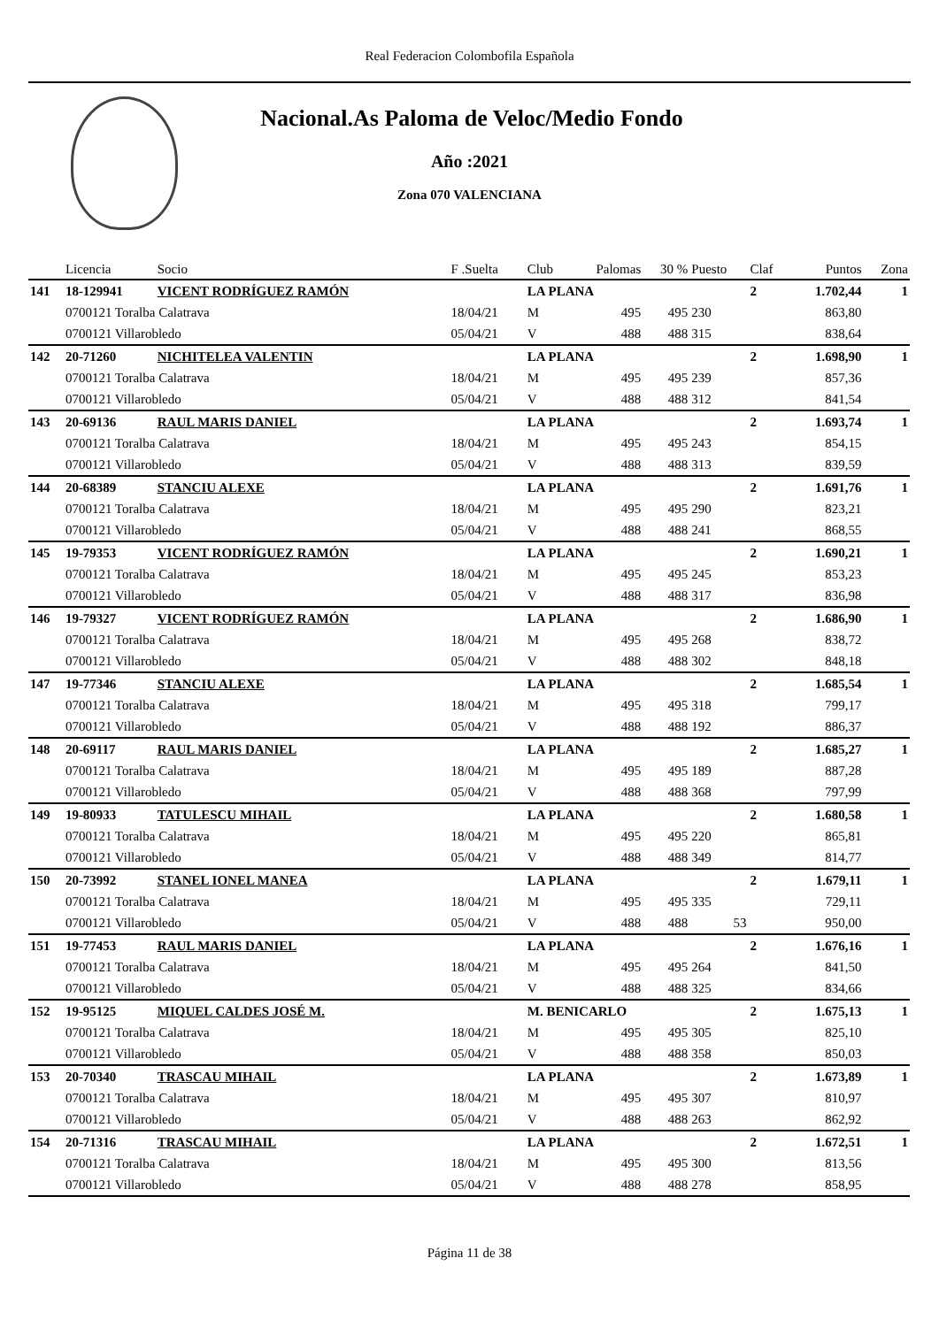Real Federacion Colombofila Española
Nacional.As Paloma de Veloc/Medio Fondo
Año :2021
Zona 070 VALENCIANA
| | Licencia | Socio | F .Suelta | Club | Palomas | 30 % | Puesto | Claf | Puntos | Zona |
| --- | --- | --- | --- | --- | --- | --- | --- | --- | --- | --- |
| 141 | 18-129941 | VICENT RODRÍGUEZ RAMÓN | | LA PLANA | | | | 2 | 1.702,44 | 1 |
| | 0700121 Toralba Calatrava | | 18/04/21 | M | 495 | 495 | 230 | | 863,80 | |
| | 0700121 Villarobledo | | 05/04/21 | V | 488 | 488 | 315 | | 838,64 | |
| 142 | 20-71260 | NICHITELEA VALENTIN | | LA PLANA | | | | 2 | 1.698,90 | 1 |
| | 0700121 Toralba Calatrava | | 18/04/21 | M | 495 | 495 | 239 | | 857,36 | |
| | 0700121 Villarobledo | | 05/04/21 | V | 488 | 488 | 312 | | 841,54 | |
| 143 | 20-69136 | RAUL MARIS DANIEL | | LA PLANA | | | | 2 | 1.693,74 | 1 |
| | 0700121 Toralba Calatrava | | 18/04/21 | M | 495 | 495 | 243 | | 854,15 | |
| | 0700121 Villarobledo | | 05/04/21 | V | 488 | 488 | 313 | | 839,59 | |
| 144 | 20-68389 | STANCIU ALEXE | | LA PLANA | | | | 2 | 1.691,76 | 1 |
| | 0700121 Toralba Calatrava | | 18/04/21 | M | 495 | 495 | 290 | | 823,21 | |
| | 0700121 Villarobledo | | 05/04/21 | V | 488 | 488 | 241 | | 868,55 | |
| 145 | 19-79353 | VICENT RODRÍGUEZ RAMÓN | | LA PLANA | | | | 2 | 1.690,21 | 1 |
| | 0700121 Toralba Calatrava | | 18/04/21 | M | 495 | 495 | 245 | | 853,23 | |
| | 0700121 Villarobledo | | 05/04/21 | V | 488 | 488 | 317 | | 836,98 | |
| 146 | 19-79327 | VICENT RODRÍGUEZ RAMÓN | | LA PLANA | | | | 2 | 1.686,90 | 1 |
| | 0700121 Toralba Calatrava | | 18/04/21 | M | 495 | 495 | 268 | | 838,72 | |
| | 0700121 Villarobledo | | 05/04/21 | V | 488 | 488 | 302 | | 848,18 | |
| 147 | 19-77346 | STANCIU ALEXE | | LA PLANA | | | | 2 | 1.685,54 | 1 |
| | 0700121 Toralba Calatrava | | 18/04/21 | M | 495 | 495 | 318 | | 799,17 | |
| | 0700121 Villarobledo | | 05/04/21 | V | 488 | 488 | 192 | | 886,37 | |
| 148 | 20-69117 | RAUL MARIS DANIEL | | LA PLANA | | | | 2 | 1.685,27 | 1 |
| | 0700121 Toralba Calatrava | | 18/04/21 | M | 495 | 495 | 189 | | 887,28 | |
| | 0700121 Villarobledo | | 05/04/21 | V | 488 | 488 | 368 | | 797,99 | |
| 149 | 19-80933 | TATULESCU MIHAIL | | LA PLANA | | | | 2 | 1.680,58 | 1 |
| | 0700121 Toralba Calatrava | | 18/04/21 | M | 495 | 495 | 220 | | 865,81 | |
| | 0700121 Villarobledo | | 05/04/21 | V | 488 | 488 | 349 | | 814,77 | |
| 150 | 20-73992 | STANEL IONEL MANEA | | LA PLANA | | | | 2 | 1.679,11 | 1 |
| | 0700121 Toralba Calatrava | | 18/04/21 | M | 495 | 495 | 335 | | 729,11 | |
| | 0700121 Villarobledo | | 05/04/21 | V | 488 | 488 | 53 | | 950,00 | |
| 151 | 19-77453 | RAUL MARIS DANIEL | | LA PLANA | | | | 2 | 1.676,16 | 1 |
| | 0700121 Toralba Calatrava | | 18/04/21 | M | 495 | 495 | 264 | | 841,50 | |
| | 0700121 Villarobledo | | 05/04/21 | V | 488 | 488 | 325 | | 834,66 | |
| 152 | 19-95125 | MIQUEL CALDES JOSÉ M. | | M. BENICARLO | | | | 2 | 1.675,13 | 1 |
| | 0700121 Toralba Calatrava | | 18/04/21 | M | 495 | 495 | 305 | | 825,10 | |
| | 0700121 Villarobledo | | 05/04/21 | V | 488 | 488 | 358 | | 850,03 | |
| 153 | 20-70340 | TRASCAU MIHAIL | | LA PLANA | | | | 2 | 1.673,89 | 1 |
| | 0700121 Toralba Calatrava | | 18/04/21 | M | 495 | 495 | 307 | | 810,97 | |
| | 0700121 Villarobledo | | 05/04/21 | V | 488 | 488 | 263 | | 862,92 | |
| 154 | 20-71316 | TRASCAU MIHAIL | | LA PLANA | | | | 2 | 1.672,51 | 1 |
| | 0700121 Toralba Calatrava | | 18/04/21 | M | 495 | 495 | 300 | | 813,56 | |
| | 0700121 Villarobledo | | 05/04/21 | V | 488 | 488 | 278 | | 858,95 | |
Página 11 de 38